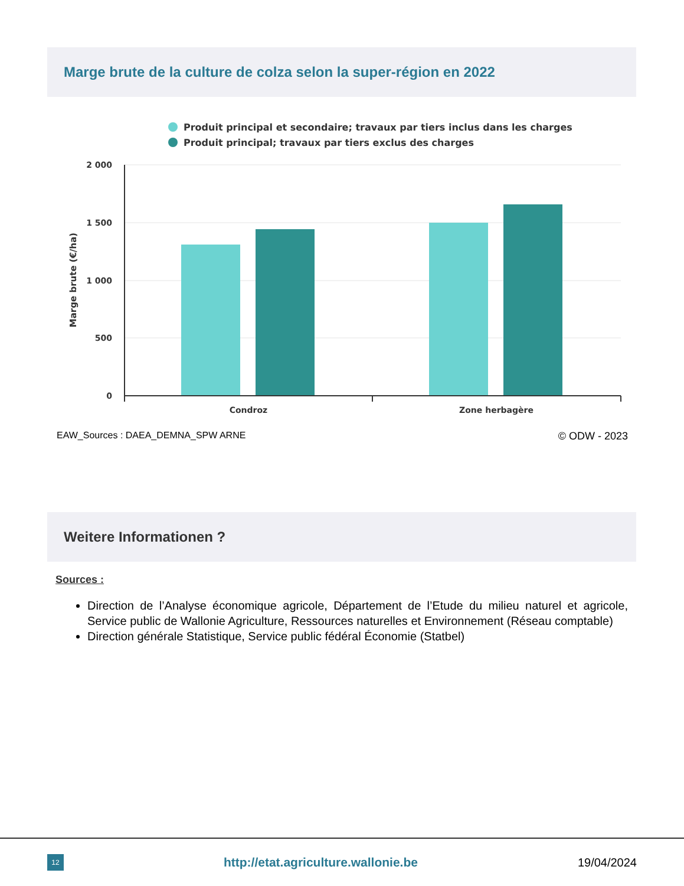Marge brute de la culture de colza selon la super-région en 2022
Produit principal et secondaire; travaux par tiers inclus dans les charges
Produit principal; travaux par tiers exclus des charges
2 000
1 500
1 000
500
0
Condroz
Zone herbagère
Marge brute (€/ha)
EAW_Sources : DAEA_DEMNA_SPW ARNE © ODW - 2023
Weitere Informationen ?
Sources :
Direction de l’Analyse économique agricole, Département de l’Etude du milieu naturel et agricole, Service public de Wallonie Agriculture, Ressources naturelles et Environnement (Réseau comptable)
Direction générale Statistique, Service public fédéral Économie (Statbel)
12
http://etat.agriculture.wallonie.be 19/04/2024